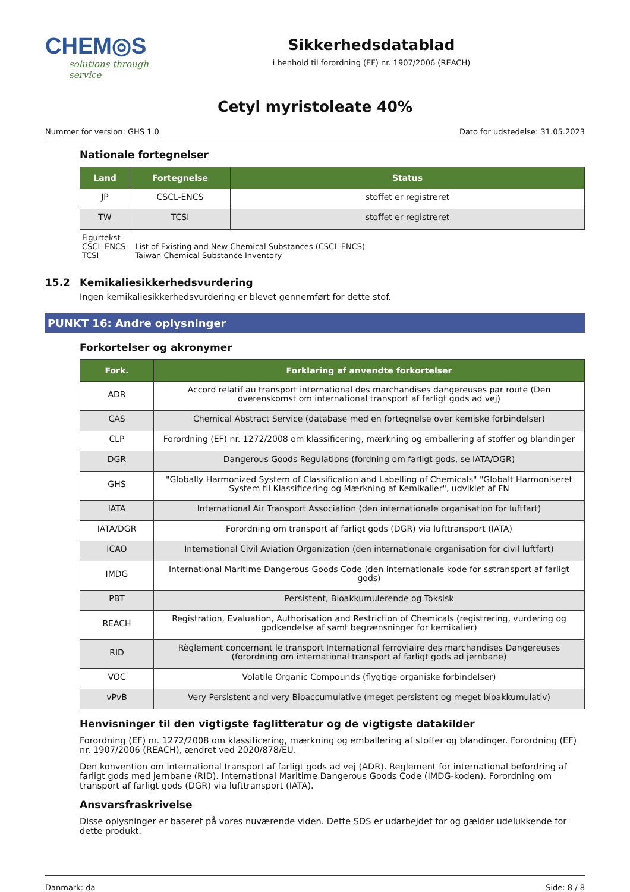CHEM◎S
solutions through service
Sikkerhedsdatablad
i henhold til forordning (EF) nr. 1907/2006 (REACH)
Cetyl myristoleate 40%
Nummer for version: GHS 1.0 Dato for udstedelse: 31.05.2023
Nationale fortegnelser
| Land | Fortegnelse | Status |
| --- | --- | --- |
| JP | CSCL-ENCS | stoffet er registreret |
| TW | TCSI | stoffet er registreret |
Figurtekst
CSCL-ENCS List of Existing and New Chemical Substances (CSCL-ENCS)
TCSI Taiwan Chemical Substance Inventory
15.2 Kemikaliesikkerhedsvurdering
Ingen kemikaliesikkerhedsvurdering er blevet gennemført for dette stof.
PUNKT 16: Andre oplysninger
Forkortelser og akronymer
| Fork. | Forklaring af anvendte forkortelser |
| --- | --- |
| ADR | Accord relatif au transport international des marchandises dangereuses par route (Den overenskomst om international transport af farligt gods ad vej) |
| CAS | Chemical Abstract Service (database med en fortegnelse over kemiske forbindelser) |
| CLP | Forordning (EF) nr. 1272/2008 om klassificering, mærkning og emballering af stoffer og blandinger |
| DGR | Dangerous Goods Regulations (fordning om farligt gods, se IATA/DGR) |
| GHS | "Globally Harmonized System of Classification and Labelling of Chemicals" "Globalt Harmoniseret System til Klassificering og Mærkning af Kemikalier", udviklet af FN |
| IATA | International Air Transport Association (den internationale organisation for luftfart) |
| IATA/DGR | Forordning om transport af farligt gods (DGR) via lufttransport (IATA) |
| ICAO | International Civil Aviation Organization (den internationale organisation for civil luftfart) |
| IMDG | International Maritime Dangerous Goods Code (den internationale kode for søtransport af farligt gods) |
| PBT | Persistent, Bioakkumulerende og Toksisk |
| REACH | Registration, Evaluation, Authorisation and Restriction of Chemicals (registrering, vurdering og godkendelse af samt begrænsninger for kemikalier) |
| RID | Règlement concernant le transport International ferroviaire des marchandises Dangereuses (forordning om international transport af farligt gods ad jernbane) |
| VOC | Volatile Organic Compounds (flygtige organiske forbindelser) |
| vPvB | Very Persistent and very Bioaccumulative (meget persistent og meget bioakkumulativ) |
Henvisninger til den vigtigste faglitteratur og de vigtigste datakilder
Forordning (EF) nr. 1272/2008 om klassificering, mærkning og emballering af stoffer og blandinger. Forordning (EF) nr. 1907/2006 (REACH), ændret ved 2020/878/EU.
Den konvention om international transport af farligt gods ad vej (ADR). Reglement for international befordring af farligt gods med jernbane (RID). International Maritime Dangerous Goods Code (IMDG-koden). Forordning om transport af farligt gods (DGR) via lufttransport (IATA).
Ansvarsfraskrivelse
Disse oplysninger er baseret på vores nuværende viden. Dette SDS er udarbejdet for og gælder udelukkende for dette produkt.
Danmark: da Side: 8 / 8